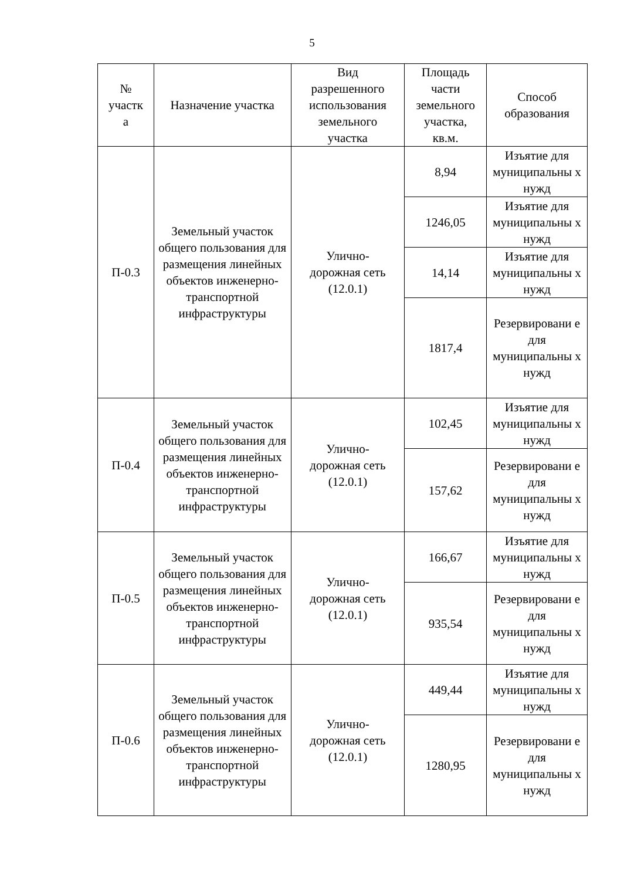5
| № участк а | Назначение участка | Вид разрешенного использования земельного участка | Площадь части земельного участка, кв.м. | Способ образования |
| --- | --- | --- | --- | --- |
| П-0.3 | Земельный участок общего пользования для размещения линейных объектов инженерно-транспортной инфраструктуры | Улично- дорожная сеть (12.0.1) | 8,94 | Изъятие для муниципальны х нужд |
| | | | 1246,05 | Изъятие для муниципальны х нужд |
| | | | 14,14 | Изъятие для муниципальны х нужд |
| | | | 1817,4 | Резервировани е для муниципальны х нужд |
| П-0.4 | Земельный участок общего пользования для размещения линейных объектов инженерно-транспортной инфраструктуры | Улично- дорожная сеть (12.0.1) | 102,45 | Изъятие для муниципальны х нужд |
| | | | 157,62 | Резервировани е для муниципальны х нужд |
| П-0.5 | Земельный участок общего пользования для размещения линейных объектов инженерно-транспортной инфраструктуры | Улично- дорожная сеть (12.0.1) | 166,67 | Изъятие для муниципальны х нужд |
| | | | 935,54 | Резервировани е для муниципальны х нужд |
| П-0.6 | Земельный участок общего пользования для размещения линейных объектов инженерно-транспортной инфраструктуры | Улично- дорожная сеть (12.0.1) | 449,44 | Изъятие для муниципальны х нужд |
| | | | 1280,95 | Резервировани е для муниципальны х нужд |